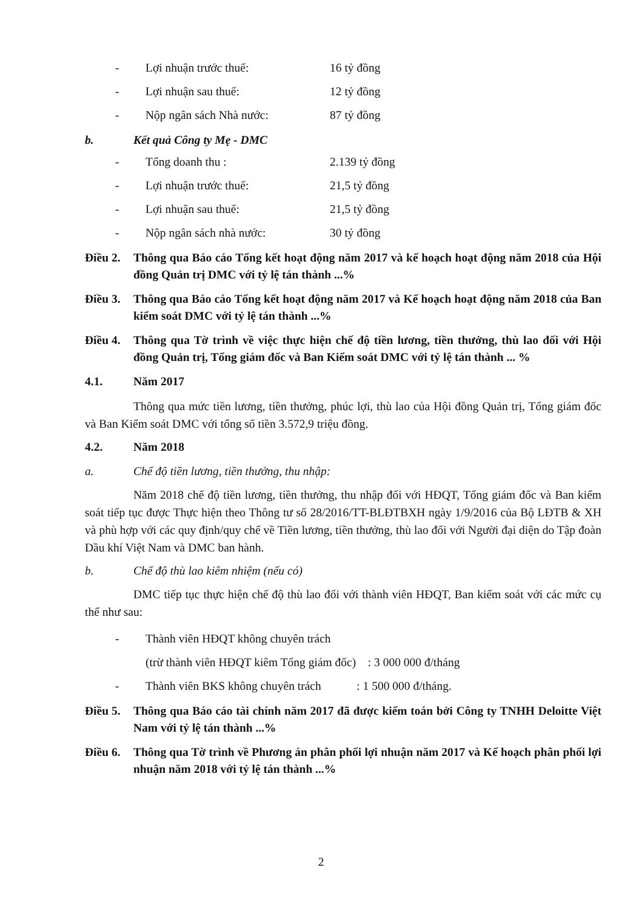- Lợi nhuận trước thuế: 16 tỷ đồng
- Lợi nhuận sau thuế: 12 tỷ đồng
- Nộp ngân sách Nhà nước: 87 tỷ đồng
b. Kết quả Công ty Mẹ - DMC
- Tổng doanh thu : 2.139 tỷ đồng
- Lợi nhuận trước thuế: 21,5 tỷ đồng
- Lợi nhuận sau thuế: 21,5 tỷ đồng
- Nộp ngân sách nhà nước: 30 tỷ đồng
Điều 2. Thông qua Báo cáo Tổng kết hoạt động năm 2017 và kế hoạch hoạt động năm 2018 của Hội đồng Quản trị DMC với tỷ lệ tán thành ...%
Điều 3. Thông qua Báo cáo Tổng kết hoạt động năm 2017 và Kế hoạch hoạt động năm 2018 của Ban kiểm soát DMC với tỷ lệ tán thành ...%
Điều 4. Thông qua Tờ trình về việc thực hiện chế độ tiền lương, tiền thưởng, thù lao đối với Hội đồng Quản trị, Tổng giám đốc và Ban Kiểm soát DMC với tỷ lệ tán thành ... %
4.1. Năm 2017
Thông qua mức tiền lương, tiền thưởng, phúc lợi, thù lao của Hội đồng Quản trị, Tổng giám đốc và Ban Kiểm soát DMC với tổng số tiền 3.572,9 triệu đồng.
4.2. Năm 2018
a. Chế độ tiền lương, tiền thưởng, thu nhập:
Năm 2018 chế độ tiền lương, tiền thưởng, thu nhập đối với HĐQT, Tổng giám đốc và Ban kiểm soát tiếp tục được Thực hiện theo Thông tư số 28/2016/TT-BLĐTBXH ngày 1/9/2016 của Bộ LĐTB & XH và phù hợp với các quy định/quy chế về Tiền lương, tiền thưởng, thù lao đối với Người đại diện do Tập đoàn Dầu khí Việt Nam và DMC ban hành.
b. Chế độ thù lao kiêm nhiệm (nếu có)
DMC tiếp tục thực hiện chế độ thù lao đối với thành viên HĐQT, Ban kiểm soát với các mức cụ thể như sau:
- Thành viên HĐQT không chuyên trách
(trừ thành viên HĐQT kiêm Tổng giám đốc) : 3 000 000 đ/tháng
- Thành viên BKS không chuyên trách : 1 500 000 đ/tháng.
Điều 5. Thông qua Báo cáo tài chính năm 2017 đã được kiểm toán bởi Công ty TNHH Deloitte Việt Nam với tỷ lệ tán thành ...%
Điều 6. Thông qua Tờ trình về Phương án phân phối lợi nhuận năm 2017 và Kế hoạch phân phối lợi nhuận năm 2018 với tỷ lệ tán thành ...%
2